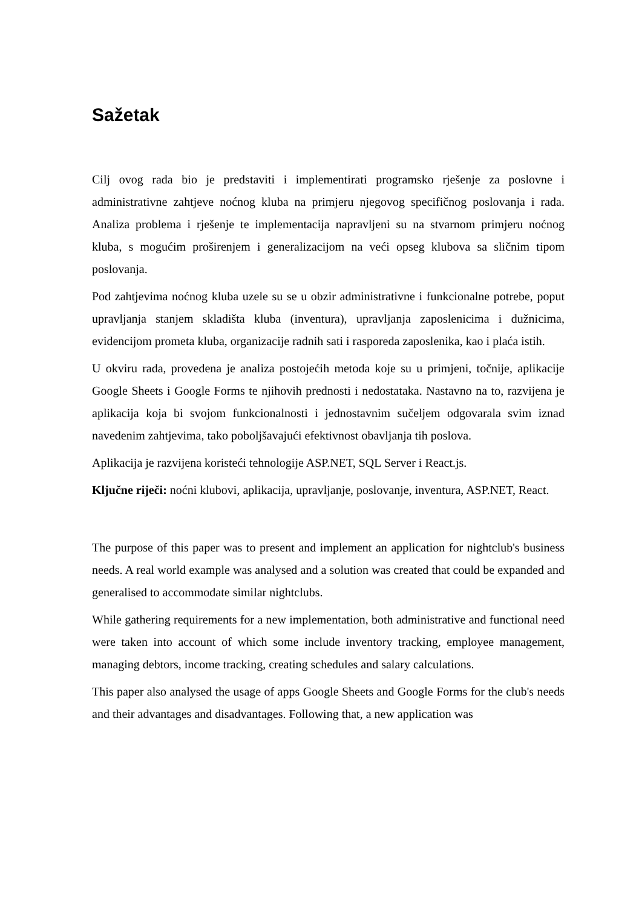Sažetak
Cilj ovog rada bio je predstaviti i implementirati programsko rješenje za poslovne i administrativne zahtjeve noćnog kluba na primjeru njegovog specifičnog poslovanja i rada. Analiza problema i rješenje te implementacija napravljeni su na stvarnom primjeru noćnog kluba, s mogućim proširenjem i generalizacijom na veći opseg klubova sa sličnim tipom poslovanja.
Pod zahtjevima noćnog kluba uzele su se u obzir administrativne i funkcionalne potrebe, poput upravljanja stanjem skladišta kluba (inventura), upravljanja zaposlenicima i dužnicima, evidencijom prometa kluba, organizacije radnih sati i rasporeda zaposlenika, kao i plaća istih.
U okviru rada, provedena je analiza postojećih metoda koje su u primjeni, točnije, aplikacije Google Sheets i Google Forms te njihovih prednosti i nedostataka. Nastavno na to, razvijena je aplikacija koja bi svojom funkcionalnosti i jednostavnim sučeljem odgovarala svim iznad navedenim zahtjevima, tako poboljšavajući efektivnost obavljanja tih poslova.
Aplikacija je razvijena koristeći tehnologije ASP.NET, SQL Server i React.js.
Ključne riječi: noćni klubovi, aplikacija, upravljanje, poslovanje, inventura, ASP.NET, React.
The purpose of this paper was to present and implement an application for nightclub's business needs. A real world example was analysed and a solution was created that could be expanded and generalised to accommodate similar nightclubs.
While gathering requirements for a new implementation, both administrative and functional need were taken into account of which some include inventory tracking, employee management, managing debtors, income tracking, creating schedules and salary calculations.
This paper also analysed the usage of apps Google Sheets and Google Forms for the club's needs and their advantages and disadvantages. Following that, a new application was